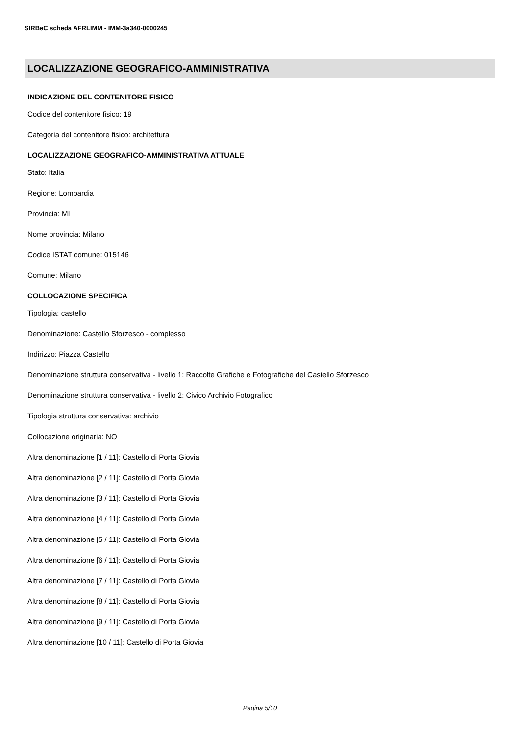SIRBeC scheda AFRLIMM - IMM-3a340-0000245
LOCALIZZAZIONE GEOGRAFICO-AMMINISTRATIVA
INDICAZIONE DEL CONTENITORE FISICO
Codice del contenitore fisico: 19
Categoria del contenitore fisico: architettura
LOCALIZZAZIONE GEOGRAFICO-AMMINISTRATIVA ATTUALE
Stato: Italia
Regione: Lombardia
Provincia: MI
Nome provincia: Milano
Codice ISTAT comune: 015146
Comune: Milano
COLLOCAZIONE SPECIFICA
Tipologia: castello
Denominazione: Castello Sforzesco - complesso
Indirizzo: Piazza Castello
Denominazione struttura conservativa - livello 1: Raccolte Grafiche e Fotografiche del Castello Sforzesco
Denominazione struttura conservativa - livello 2: Civico Archivio Fotografico
Tipologia struttura conservativa: archivio
Collocazione originaria: NO
Altra denominazione [1 / 11]: Castello di Porta Giovia
Altra denominazione [2 / 11]: Castello di Porta Giovia
Altra denominazione [3 / 11]: Castello di Porta Giovia
Altra denominazione [4 / 11]: Castello di Porta Giovia
Altra denominazione [5 / 11]: Castello di Porta Giovia
Altra denominazione [6 / 11]: Castello di Porta Giovia
Altra denominazione [7 / 11]: Castello di Porta Giovia
Altra denominazione [8 / 11]: Castello di Porta Giovia
Altra denominazione [9 / 11]: Castello di Porta Giovia
Altra denominazione [10 / 11]: Castello di Porta Giovia
Pagina 5/10